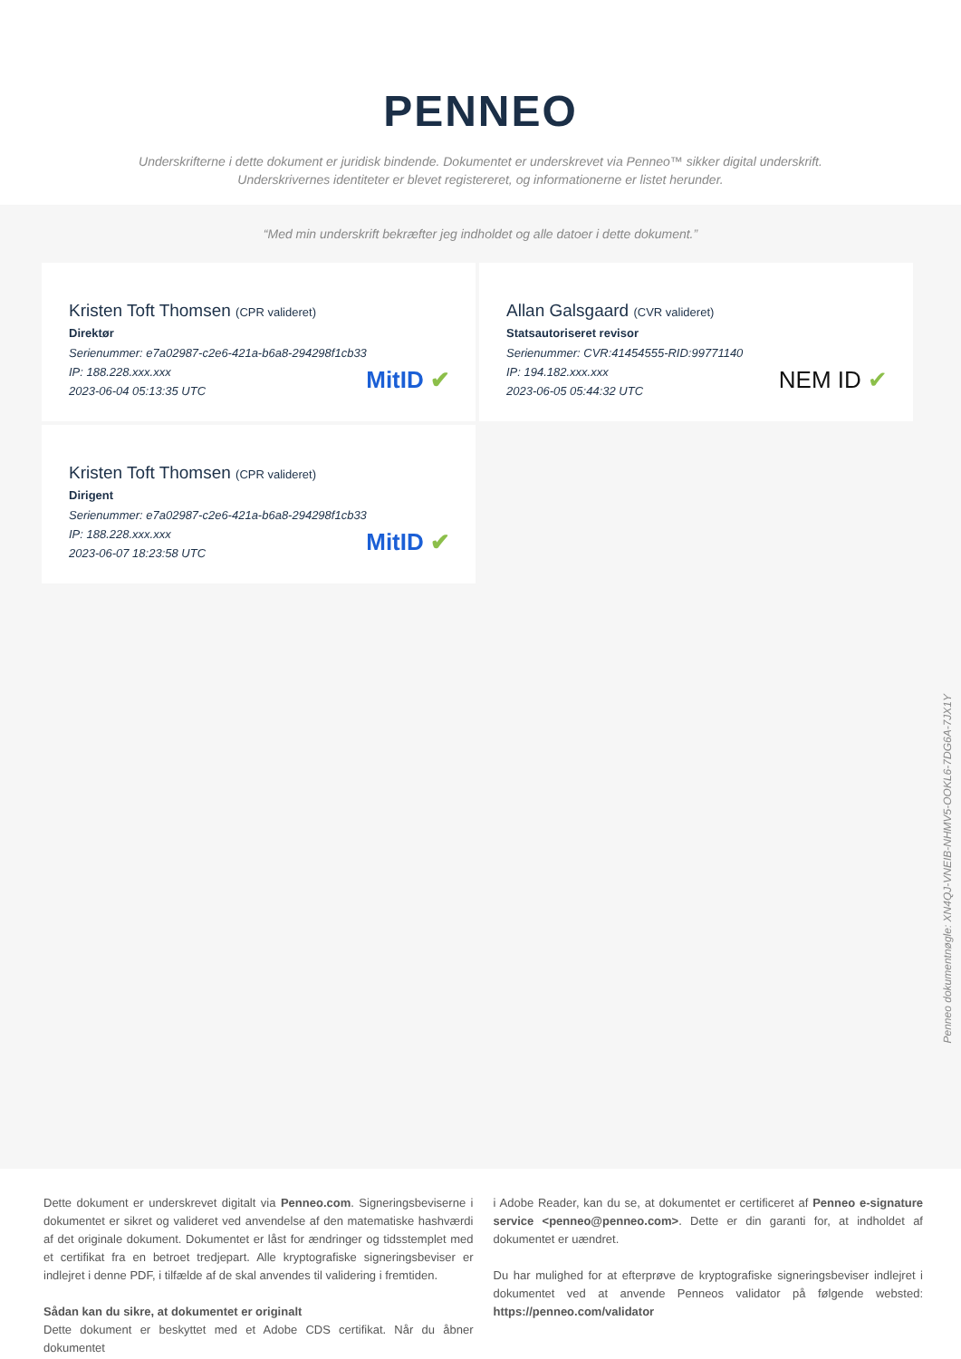PENNEO
Underskrifterne i dette dokument er juridisk bindende. Dokumentet er underskrevet via Penneo™ sikker digital underskrift.
Underskrivernes identiteter er blevet registereret, og informationerne er listet herunder.
“Med min underskrift bekræfter jeg indholdet og alle datoer i dette dokument.”
Kristen Toft Thomsen (CPR valideret)
Direktør
Serienummer: e7a02987-c2e6-421a-b6a8-294298f1cb33
IP: 188.228.xxx.xxx
2023-06-04 05:13:35 UTC
MitID ✔
Allan Galsgaard (CVR valideret)
Statsautoriseret revisor
Serienummer: CVR:41454555-RID:99771140
IP: 194.182.xxx.xxx
2023-06-05 05:44:32 UTC
NEM ID ✔
Kristen Toft Thomsen (CPR valideret)
Dirigent
Serienummer: e7a02987-c2e6-421a-b6a8-294298f1cb33
IP: 188.228.xxx.xxx
2023-06-07 18:23:58 UTC
MitID ✔
Penneo dokumentnøgle: XN4QJ-VNEIB-NHMV5-OOKL6-7DG6A-7JX1Y
Dette dokument er underskrevet digitalt via Penneo.com. Signeringsbeviserne i dokumentet er sikret og valideret ved anvendelse af den matematiske hashværdi af det originale dokument. Dokumentet er låst for ændringer og tidsstemplet med et certifikat fra en betroet tredjepart. Alle kryptografiske signeringsbeviser er indlejret i denne PDF, i tilfælde af de skal anvendes til validering i fremtiden.
Sådan kan du sikre, at dokumentet er originalt
Dette dokument er beskyttet med et Adobe CDS certifikat. Når du åbner dokumentet
i Adobe Reader, kan du se, at dokumentet er certificeret af Penneo e-signature service <penneo@penneo.com>. Dette er din garanti for, at indholdet af dokumentet er uændret.
Du har mulighed for at efterprøve de kryptografiske signeringsbeviser indlejret i dokumentet ved at anvende Penneos validator på følgende websted: https://penneo.com/validator